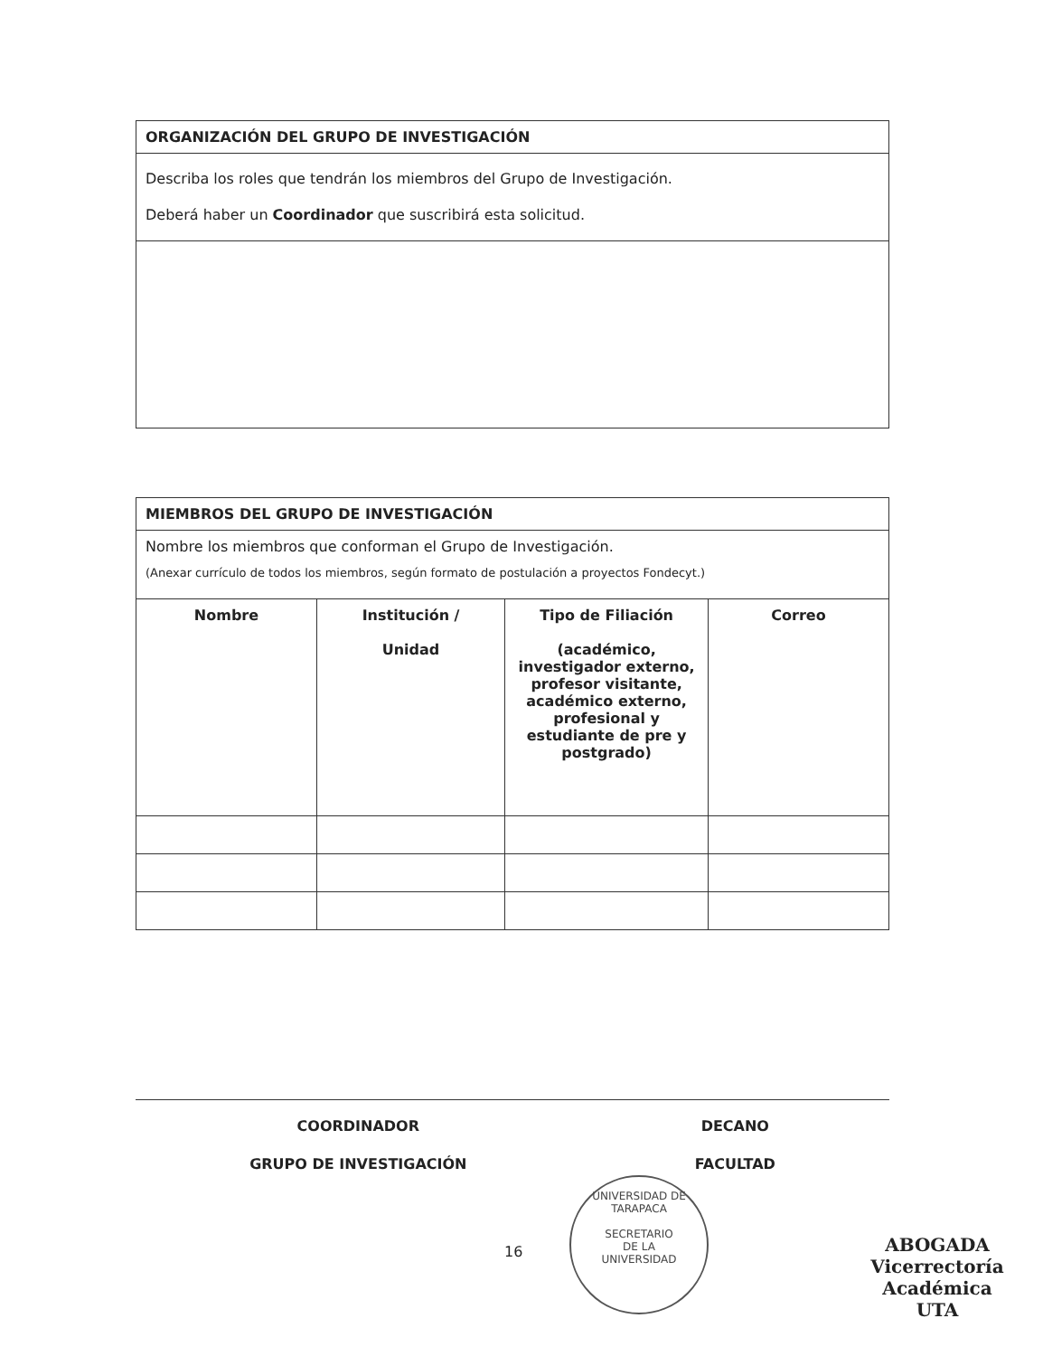| ORGANIZACIÓN DEL GRUPO DE INVESTIGACIÓN |
| Describa los roles que tendrán los miembros del Grupo de Investigación. Deberá haber un Coordinador que suscribirá esta solicitud. |
| MIEMBROS DEL GRUPO DE INVESTIGACIÓN | | | |
| Nombre los miembros que conforman el Grupo de Investigación. (Anexar currículo de todos los miembros, según formato de postulación a proyectos Fondecyt.) | | | |
| Nombre | Institución / Unidad | Tipo de Filiación (académico, investigador externo, profesor visitante, académico externo, profesional y estudiante de pre y postgrado) | Correo |
COORDINADOR
GRUPO DE INVESTIGACIÓN
DECANO
FACULTAD
16
UNIVERSIDAD DE TARAPACA
SECRETARIO
DE LA
UNIVERSIDAD
ABOGADA
Vicerrectoría Académica
UTA